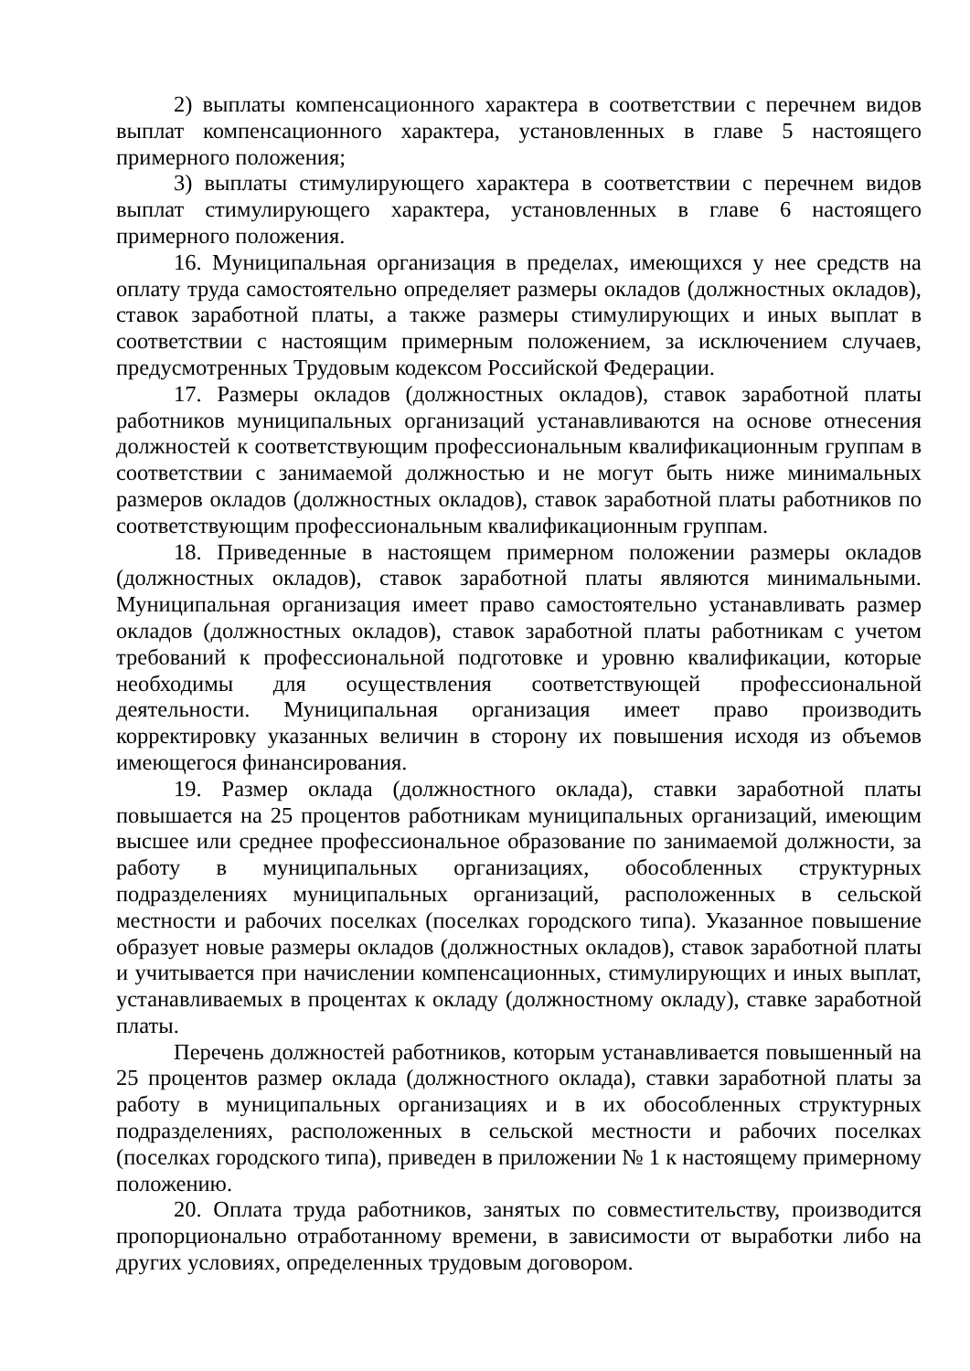2) выплаты компенсационного характера в соответствии с перечнем видов выплат компенсационного характера, установленных в главе 5 настоящего примерного положения;
3) выплаты стимулирующего характера в соответствии с перечнем видов выплат стимулирующего характера, установленных в главе 6 настоящего примерного положения.
16. Муниципальная организация в пределах, имеющихся у нее средств на оплату труда самостоятельно определяет размеры окладов (должностных окладов), ставок заработной платы, а также размеры стимулирующих и иных выплат в соответствии с настоящим примерным положением, за исключением случаев, предусмотренных Трудовым кодексом Российской Федерации.
17. Размеры окладов (должностных окладов), ставок заработной платы работников муниципальных организаций устанавливаются на основе отнесения должностей к соответствующим профессиональным квалификационным группам в соответствии с занимаемой должностью и не могут быть ниже минимальных размеров окладов (должностных окладов), ставок заработной платы работников по соответствующим профессиональным квалификационным группам.
18. Приведенные в настоящем примерном положении размеры окладов (должностных окладов), ставок заработной платы являются минимальными. Муниципальная организация имеет право самостоятельно устанавливать размер окладов (должностных окладов), ставок заработной платы работникам с учетом требований к профессиональной подготовке и уровню квалификации, которые необходимы для осуществления соответствующей профессиональной деятельности. Муниципальная организация имеет право производить корректировку указанных величин в сторону их повышения исходя из объемов имеющегося финансирования.
19. Размер оклада (должностного оклада), ставки заработной платы повышается на 25 процентов работникам муниципальных организаций, имеющим высшее или среднее профессиональное образование по занимаемой должности, за работу в муниципальных организациях, обособленных структурных подразделениях муниципальных организаций, расположенных в сельской местности и рабочих поселках (поселках городского типа). Указанное повышение образует новые размеры окладов (должностных окладов), ставок заработной платы и учитывается при начислении компенсационных, стимулирующих и иных выплат, устанавливаемых в процентах к окладу (должностному окладу), ставке заработной платы.
Перечень должностей работников, которым устанавливается повышенный на 25 процентов размер оклада (должностного оклада), ставки заработной платы за работу в муниципальных организациях и в их обособленных структурных подразделениях, расположенных в сельской местности и рабочих поселках (поселках городского типа), приведен в приложении № 1 к настоящему примерному положению.
20. Оплата труда работников, занятых по совместительству, производится пропорционально отработанному времени, в зависимости от выработки либо на других условиях, определенных трудовым договором.